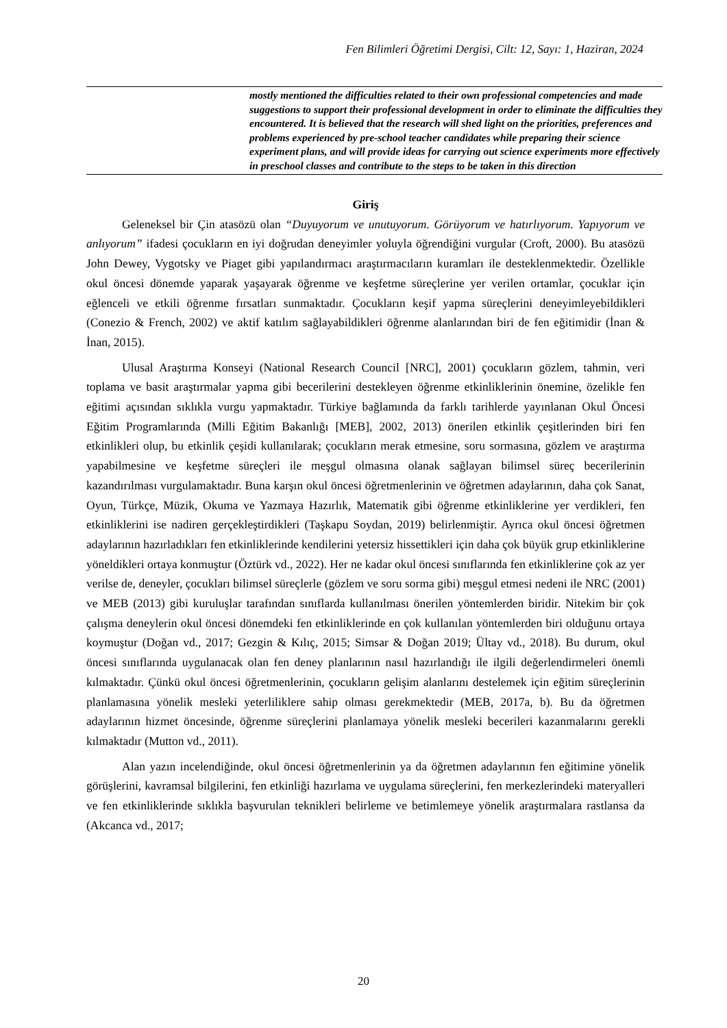Fen Bilimleri Öğretimi Dergisi, Cilt: 12, Sayı: 1, Haziran, 2024
mostly mentioned the difficulties related to their own professional competencies and made suggestions to support their professional development in order to eliminate the difficulties they encountered. It is believed that the research will shed light on the priorities, preferences and problems experienced by pre-school teacher candidates while preparing their science experiment plans, and will provide ideas for carrying out science experiments more effectively in preschool classes and contribute to the steps to be taken in this direction
Giriş
Geleneksel bir Çin atasözü olan “Duyuyorum ve unutuyorum. Görüyorum ve hatırlıyorum. Yapıyorum ve anlıyorum” ifadesi çocukların en iyi doğrudan deneyimler yoluyla öğrendiğini vurgular (Croft, 2000). Bu atasözü John Dewey, Vygotsky ve Piaget gibi yapılandırmacı araştırmacıların kuramları ile desteklenmektedir. Özellikle okul öncesi dönemde yaparak yaşayarak öğrenme ve keşfetme süreçlerine yer verilen ortamlar, çocuklar için eğlenceli ve etkili öğrenme fırsatları sunmaktadır. Çocukların keşif yapma süreçlerini deneyimleyebildikleri (Conezio & French, 2002) ve aktif katılım sağlayabildikleri öğrenme alanlarından biri de fen eğitimidir (İnan & İnan, 2015).
Ulusal Araştırma Konseyi (National Research Council [NRC], 2001) çocukların gözlem, tahmin, veri toplama ve basit araştırmalar yapma gibi becerilerini destekleyen öğrenme etkinliklerinin önemine, özelikle fen eğitimi açısından sıklıkla vurgu yapmaktadır. Türkiye bağlamında da farklı tarihlerde yayınlanan Okul Öncesi Eğitim Programlarında (Milli Eğitim Bakanlığı [MEB], 2002, 2013) önerilen etkinlik çeşitlerinden biri fen etkinlikleri olup, bu etkinlik çeşidi kullanılarak; çocukların merak etmesine, soru sormasına, gözlem ve araştırma yapabilmesine ve keşfetme süreçleri ile meşgul olmasına olanak sağlayan bilimsel süreç becerilerinin kazandırılması vurgulamaktadır. Buna karşın okul öncesi öğretmenlerinin ve öğretmen adaylarının, daha çok Sanat, Oyun, Türkçe, Müzik, Okuma ve Yazmaya Hazırlık, Matematik gibi öğrenme etkinliklerine yer verdikleri, fen etkinliklerini ise nadiren gerçekleştirdikleri (Taşkapu Soydan, 2019) belirlenmiştir. Ayrıca okul öncesi öğretmen adaylarının hazırladıkları fen etkinliklerinde kendilerini yetersiz hissettikleri için daha çok büyük grup etkinliklerine yöneldikleri ortaya konmuştur (Öztürk vd., 2022). Her ne kadar okul öncesi sınıflarında fen etkinliklerine çok az yer verilse de, deneyler, çocukları bilimsel süreçlerle (gözlem ve soru sorma gibi) meşgul etmesi nedeni ile NRC (2001) ve MEB (2013) gibi kuruluşlar tarafından sınıflarda kullanılması önerilen yöntemlerden biridir. Nitekim bir çok çalışma deneylerin okul öncesi dönemdeki fen etkinliklerinde en çok kullanılan yöntemlerden biri olduğunu ortaya koymuştur (Doğan vd., 2017; Gezgin & Kılıç, 2015; Simsar & Doğan 2019; Ültay vd., 2018). Bu durum, okul öncesi sınıflarında uygulanacak olan fen deney planlarının nasıl hazırlandığı ile ilgili değerlendirmeleri önemli kılmaktadır. Çünkü okul öncesi öğretmenlerinin, çocukların gelişim alanlarını destelemek için eğitim süreçlerinin planlamasına yönelik mesleki yeterliliklere sahip olması gerekmektedir (MEB, 2017a, b). Bu da öğretmen adaylarının hizmet öncesinde, öğrenme süreçlerini planlamaya yönelik mesleki becerileri kazanmalarını gerekli kılmaktadır (Mutton vd., 2011).
Alan yazın incelendiğinde, okul öncesi öğretmenlerinin ya da öğretmen adaylarının fen eğitimine yönelik görüşlerini, kavramsal bilgilerini, fen etkinliği hazırlama ve uygulama süreçlerini, fen merkezlerindeki materyalleri ve fen etkinliklerinde sıklıkla başvurulan teknikleri belirleme ve betimlemeye yönelik araştırmalara rastlansa da (Akcanca vd., 2017;
20